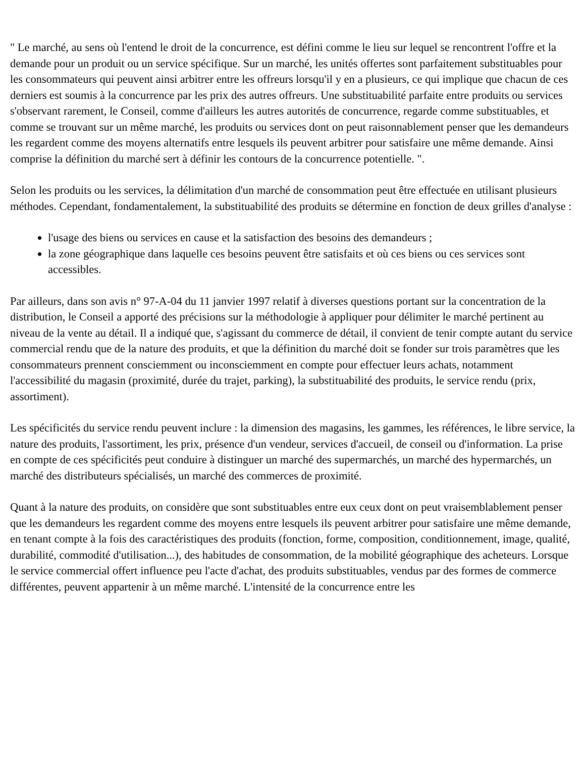" Le marché, au sens où l'entend le droit de la concurrence, est défini comme le lieu sur lequel se rencontrent l'offre et la demande pour un produit ou un service spécifique. Sur un marché, les unités offertes sont parfaitement substituables pour les consommateurs qui peuvent ainsi arbitrer entre les offreurs lorsqu'il y en a plusieurs, ce qui implique que chacun de ces derniers est soumis à la concurrence par les prix des autres offreurs. Une substituabilité parfaite entre produits ou services s'observant rarement, le Conseil, comme d'ailleurs les autres autorités de concurrence, regarde comme substituables, et comme se trouvant sur un même marché, les produits ou services dont on peut raisonnablement penser que les demandeurs les regardent comme des moyens alternatifs entre lesquels ils peuvent arbitrer pour satisfaire une même demande. Ainsi comprise la définition du marché sert à définir les contours de la concurrence potentielle. ".
Selon les produits ou les services, la délimitation d'un marché de consommation peut être effectuée en utilisant plusieurs méthodes. Cependant, fondamentalement, la substituabilité des produits se détermine en fonction de deux grilles d'analyse :
l'usage des biens ou services en cause et la satisfaction des besoins des demandeurs ;
la zone géographique dans laquelle ces besoins peuvent être satisfaits et où ces biens ou ces services sont accessibles.
Par ailleurs, dans son avis n° 97-A-04 du 11 janvier 1997 relatif à diverses questions portant sur la concentration de la distribution, le Conseil a apporté des précisions sur la méthodologie à appliquer pour délimiter le marché pertinent au niveau de la vente au détail. Il a indiqué que, s'agissant du commerce de détail, il convient de tenir compte autant du service commercial rendu que de la nature des produits, et que la définition du marché doit se fonder sur trois paramètres que les consommateurs prennent consciemment ou inconsciemment en compte pour effectuer leurs achats, notamment l'accessibilité du magasin (proximité, durée du trajet, parking), la substituabilité des produits, le service rendu (prix, assortiment).
Les spécificités du service rendu peuvent inclure : la dimension des magasins, les gammes, les références, le libre service, la nature des produits, l'assortiment, les prix, présence d'un vendeur, services d'accueil, de conseil ou d'information. La prise en compte de ces spécificités peut conduire à distinguer un marché des supermarchés, un marché des hypermarchés, un marché des distributeurs spécialisés, un marché des commerces de proximité.
Quant à la nature des produits, on considère que sont substituables entre eux ceux dont on peut vraisemblablement penser que les demandeurs les regardent comme des moyens entre lesquels ils peuvent arbitrer pour satisfaire une même demande, en tenant compte à la fois des caractéristiques des produits (fonction, forme, composition, conditionnement, image, qualité, durabilité, commodité d'utilisation...), des habitudes de consommation, de la mobilité géographique des acheteurs. Lorsque le service commercial offert influence peu l'acte d'achat, des produits substituables, vendus par des formes de commerce différentes, peuvent appartenir à un même marché. L'intensité de la concurrence entre les